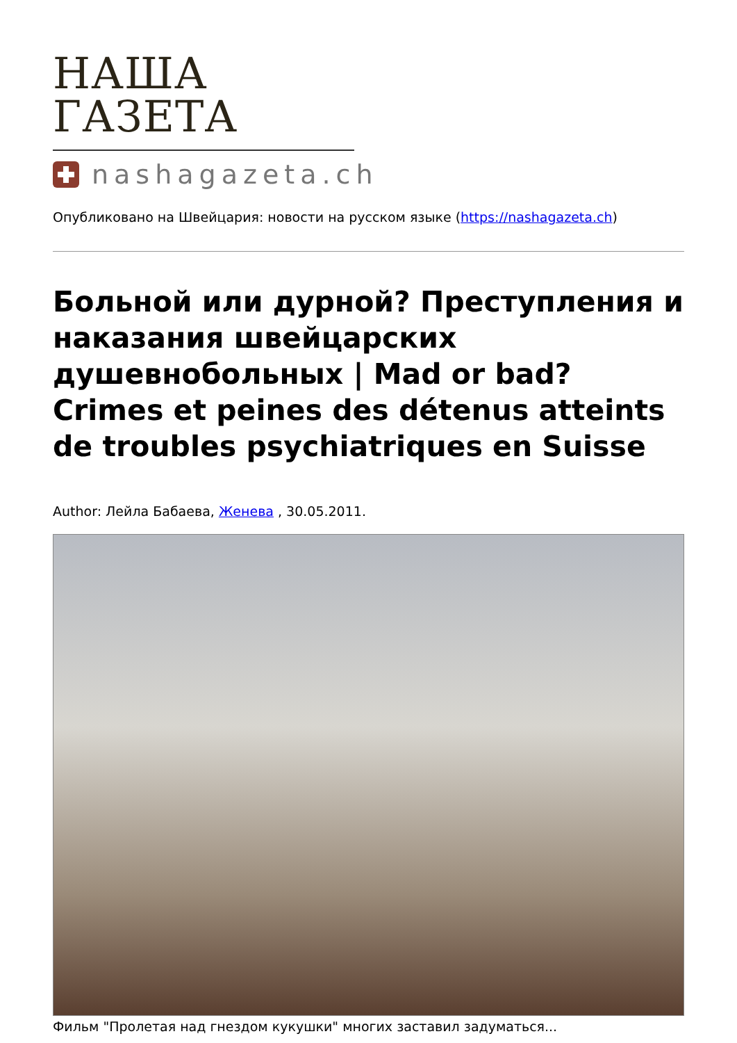НАША ГАЗЕТА
nashagazeta.ch
Опубликовано на Швейцария: новости на русском языке (https://nashagazeta.ch)
Больной или дурной? Преступления и наказания швейцарских душевнобольных | Mad or bad? Crimes et peines des détenus atteints de troubles psychiatriques en Suisse
Author: Лейла Бабаева, Женева , 30.05.2011.
Фильм "Пролетая над гнездом кукушки" многих заставил задуматься...